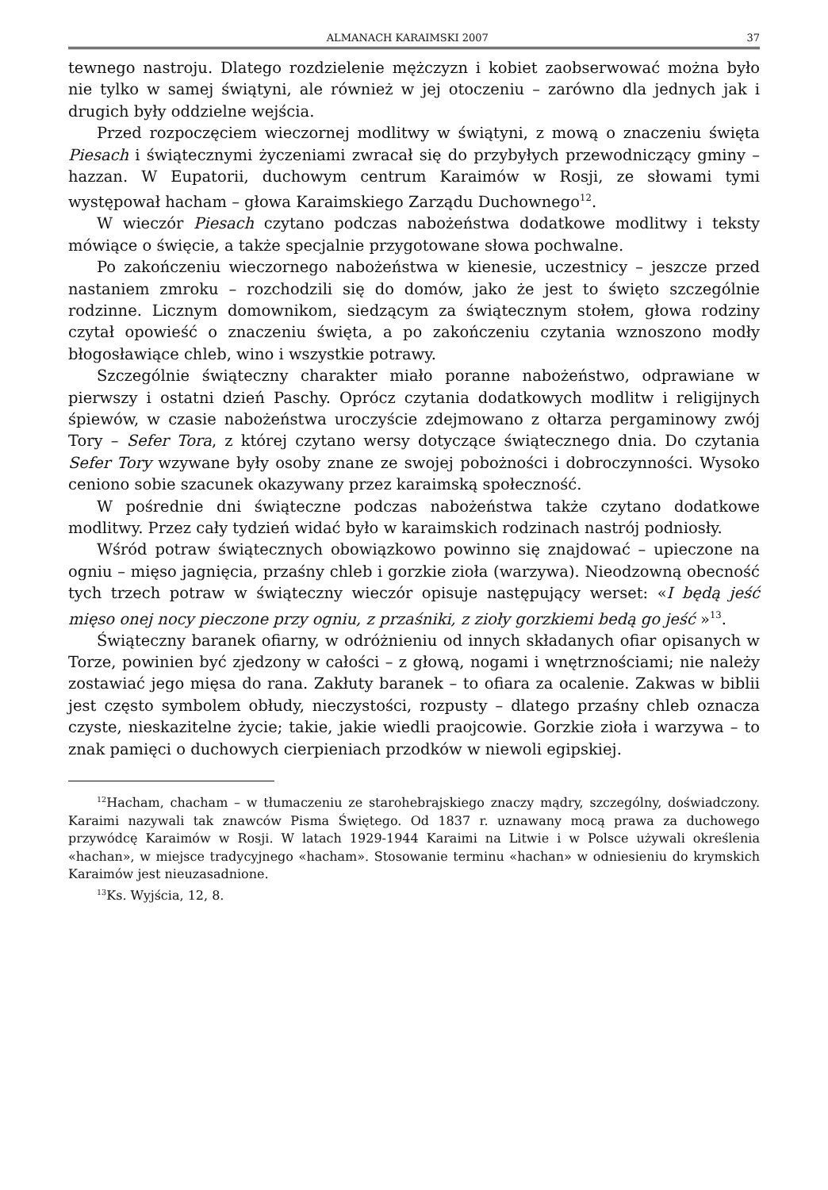ALMANACH KARAIMSKI 2007 37
tewnego nastroju. Dlatego rozdzielenie mężczyzn i kobiet zaobserwować można było nie tylko w samej świątyni, ale również w jej otoczeniu – zarówno dla jednych jak i drugich były oddzielne wejścia.
Przed rozpoczęciem wieczornej modlitwy w świątyni, z mową o znaczeniu święta Piesach i świątecznymi życzeniami zwracał się do przybyłych przewodniczący gminy – hazzan. W Eupatorii, duchowym centrum Karaimów w Rosji, ze słowami tymi występował hacham – głowa Karaimskiego Zarządu Duchownego<sup>12</sup>.
W wieczór Piesach czytano podczas nabożeństwa dodatkowe modlitwy i teksty mówiące o święcie, a także specjalnie przygotowane słowa pochwalne.
Po zakończeniu wieczornego nabożeństwa w kienesie, uczestnicy – jeszcze przed nastaniem zmroku – rozchodzili się do domów, jako że jest to święto szczególnie rodzinne. Licznym domownikom, siedzącym za świątecznym stołem, głowa rodziny czytał opowieść o znaczeniu święta, a po zakończeniu czytania wznoszono modły błogosławiące chleb, wino i wszystkie potrawy.
Szczególnie świąteczny charakter miało poranne nabożeństwo, odprawiane w pierwszy i ostatni dzień Paschy. Oprócz czytania dodatkowych modlitw i religijnych śpiewów, w czasie nabożeństwa uroczyście zdejmowano z ołtarza pergaminowy zwój Tory – Sefer Tora, z której czytano wersy dotyczące świątecznego dnia. Do czytania Sefer Tory wzywane były osoby znane ze swojej pobożności i dobroczynności. Wysoko ceniono sobie szacunek okazywany przez karaimską społeczność.
W pośrednie dni świąteczne podczas nabożeństwa także czytano dodatkowe modlitwy. Przez cały tydzień widać było w karaimskich rodzinach nastrój podniosły.
Wśród potraw świątecznych obowiązkowo powinno się znajdować – upieczone na ogniu – mięso jagnięcia, przaśny chleb i gorzkie zioła (warzywa). Nieodzowną obecność tych trzech potraw w świąteczny wieczór opisuje następujący werset: «I będą jeść mięso onej nocy pieczone przy ogniu, z przaśniki, z zioły gorzkiemi bedą go jeść »<sup>13</sup>.
Świąteczny baranek ofiarny, w odróżnieniu od innych składanych ofiar opisanych w Torze, powinien być zjedzony w całości – z głową, nogami i wnętrznościami; nie należy zostawiać jego mięsa do rana. Zakłuty baranek – to ofiara za ocalenie. Zakwas w biblii jest często symbolem obłudy, nieczystości, rozpusty – dlatego przaśny chleb oznacza czyste, nieskazitelne życie; takie, jakie wiedli praojcowie. Gorzkie zioła i warzywa – to znak pamięci o duchowych cierpieniach przodków w niewoli egipskiej.
<sup>12</sup> Hacham, chacham – w tłumaczeniu ze starohebrajskiego znaczy mądry, szczególny, doświadczony. Karaimi nazywali tak znawców Pisma Świętego. Od 1837 r. uznawany mocą prawa za duchowego przywódcę Karaimów w Rosji. W latach 1929-1944 Karaimi na Litwie i w Polsce używali określenia «hachan», w miejsce tradycyjnego «hacham». Stosowanie terminu «hachan» w odniesieniu do krymskich Karaimów jest nieuzasadnione.
<sup>13</sup> Ks. Wyjścia, 12, 8.